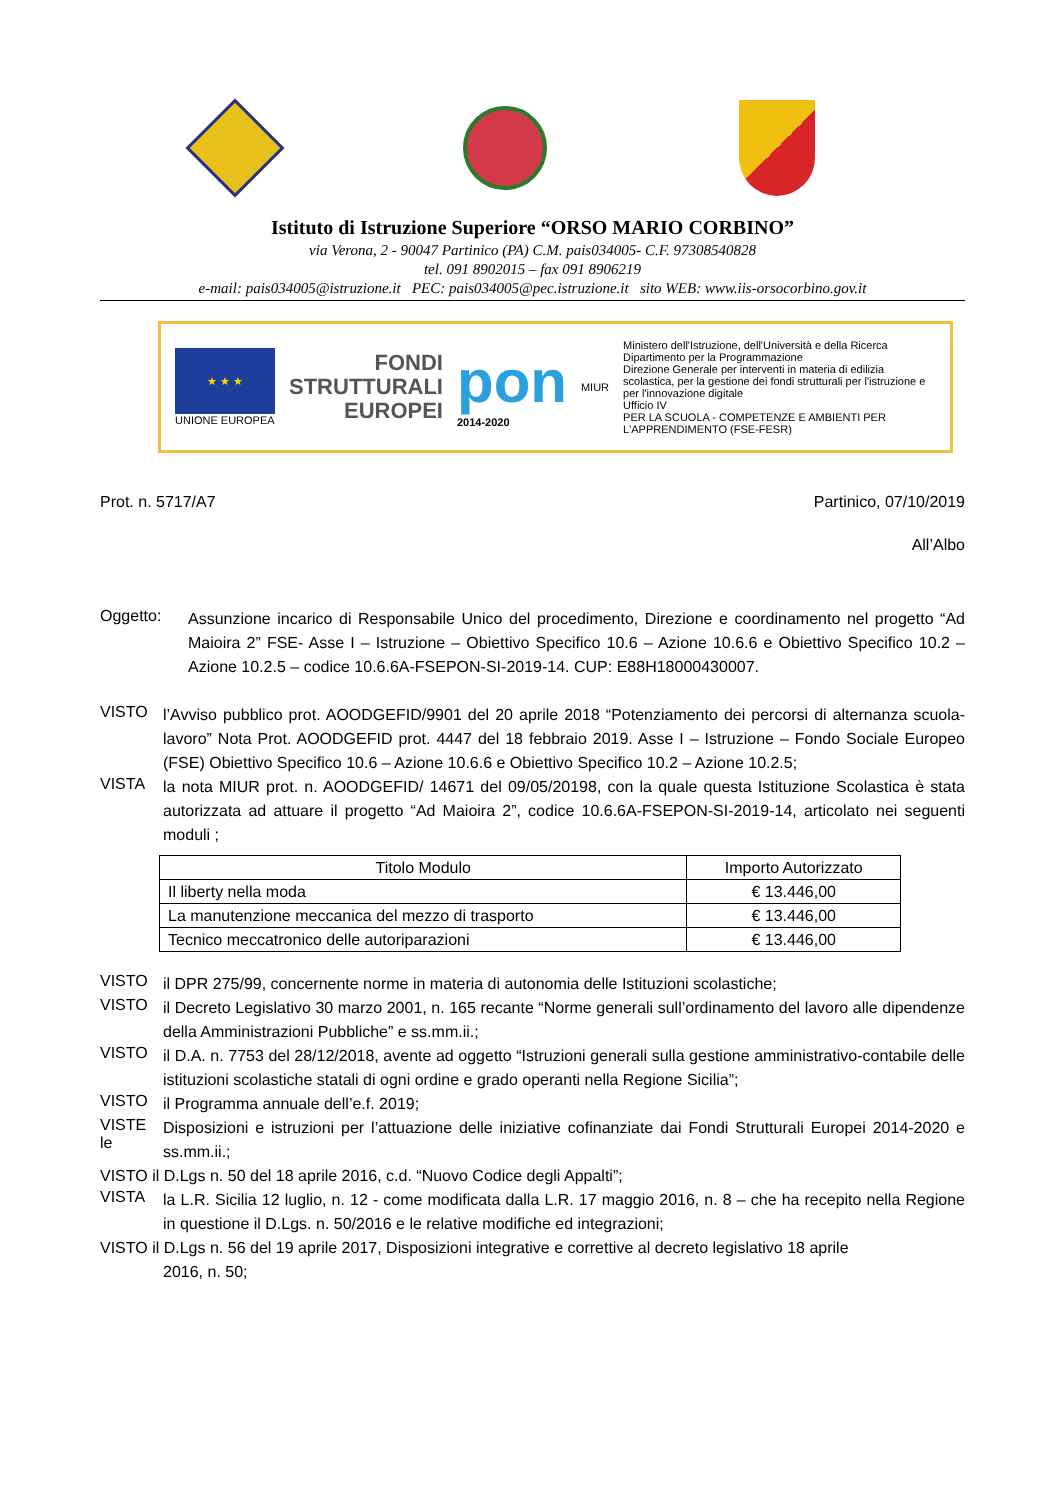Istituto di Istruzione Superiore “ORSO MARIO CORBINO”
via Verona, 2 - 90047 Partinico (PA) C.M. pais034005- C.F. 97308540828
tel. 091 8902015 – fax 091 8906219
e-mail: pais034005@istruzione.it PEC: pais034005@pec.istruzione.it sito WEB: www.iis-orsocorbino.gov.it
★ ★ ★
UNIONE EUROPEA
FONDI
STRUTTURALI
EUROPEI
pon
2014-2020
MIUR
Ministero dell'Istruzione, dell'Università e della Ricerca
Dipartimento per la Programmazione
Direzione Generale per interventi in materia di edilizia scolastica, per la gestione dei fondi strutturali per l'istruzione e per l'innovazione digitale
Ufficio IV
PER LA SCUOLA - COMPETENZE E AMBIENTI PER L'APPRENDIMENTO (FSE-FESR)
Prot. n. 5717/A7 Partinico, 07/10/2019
All’Albo
Oggetto:
Assunzione incarico di Responsabile Unico del procedimento, Direzione e coordinamento nel progetto “Ad Maioira 2” FSE- Asse I – Istruzione – Obiettivo Specifico 10.6 – Azione 10.6.6 e Obiettivo Specifico 10.2 – Azione 10.2.5 – codice 10.6.6A-FSEPON-SI-2019-14. CUP: E88H18000430007.
VISTO
l’Avviso pubblico prot. AOODGEFID/9901 del 20 aprile 2018 “Potenziamento dei percorsi di alternanza scuola-lavoro” Nota Prot. AOODGEFID prot. 4447 del 18 febbraio 2019. Asse I – Istruzione – Fondo Sociale Europeo (FSE) Obiettivo Specifico 10.6 – Azione 10.6.6 e Obiettivo Specifico 10.2 – Azione 10.2.5;
VISTA
la nota MIUR prot. n. AOODGEFID/ 14671 del 09/05/20198, con la quale questa Istituzione Scolastica è stata autorizzata ad attuare il progetto “Ad Maioira 2”, codice 10.6.6A-FSEPON-SI-2019-14, articolato nei seguenti moduli ;
| Titolo Modulo | Importo Autorizzato |
| --- | --- |
| Il liberty nella moda | € 13.446,00 |
| La manutenzione meccanica del mezzo di trasporto | € 13.446,00 |
| Tecnico meccatronico delle autoriparazioni | € 13.446,00 |
VISTO
il DPR 275/99, concernente norme in materia di autonomia delle Istituzioni scolastiche;
VISTO
il Decreto Legislativo 30 marzo 2001, n. 165 recante “Norme generali sull’ordinamento del lavoro alle dipendenze della Amministrazioni Pubbliche” e ss.mm.ii.;
VISTO
il D.A. n. 7753 del 28/12/2018, avente ad oggetto “Istruzioni generali sulla gestione amministrativo-contabile delle istituzioni scolastiche statali di ogni ordine e grado operanti nella Regione Sicilia”;
VISTO
il Programma annuale dell’e.f. 2019;
VISTE le
Disposizioni e istruzioni per l’attuazione delle iniziative cofinanziate dai Fondi Strutturali Europei 2014-2020 e ss.mm.ii.;
VISTO il D.Lgs n. 50 del 18 aprile 2016, c.d. “Nuovo Codice degli Appalti”;
VISTA
la L.R. Sicilia 12 luglio, n. 12 - come modificata dalla L.R. 17 maggio 2016, n. 8 – che ha recepito nella Regione in questione il D.Lgs. n. 50/2016 e le relative modifiche ed integrazioni;
VISTO il D.Lgs n. 56 del 19 aprile 2017, Disposizioni integrative e correttive al decreto legislativo 18 aprile
2016, n. 50;